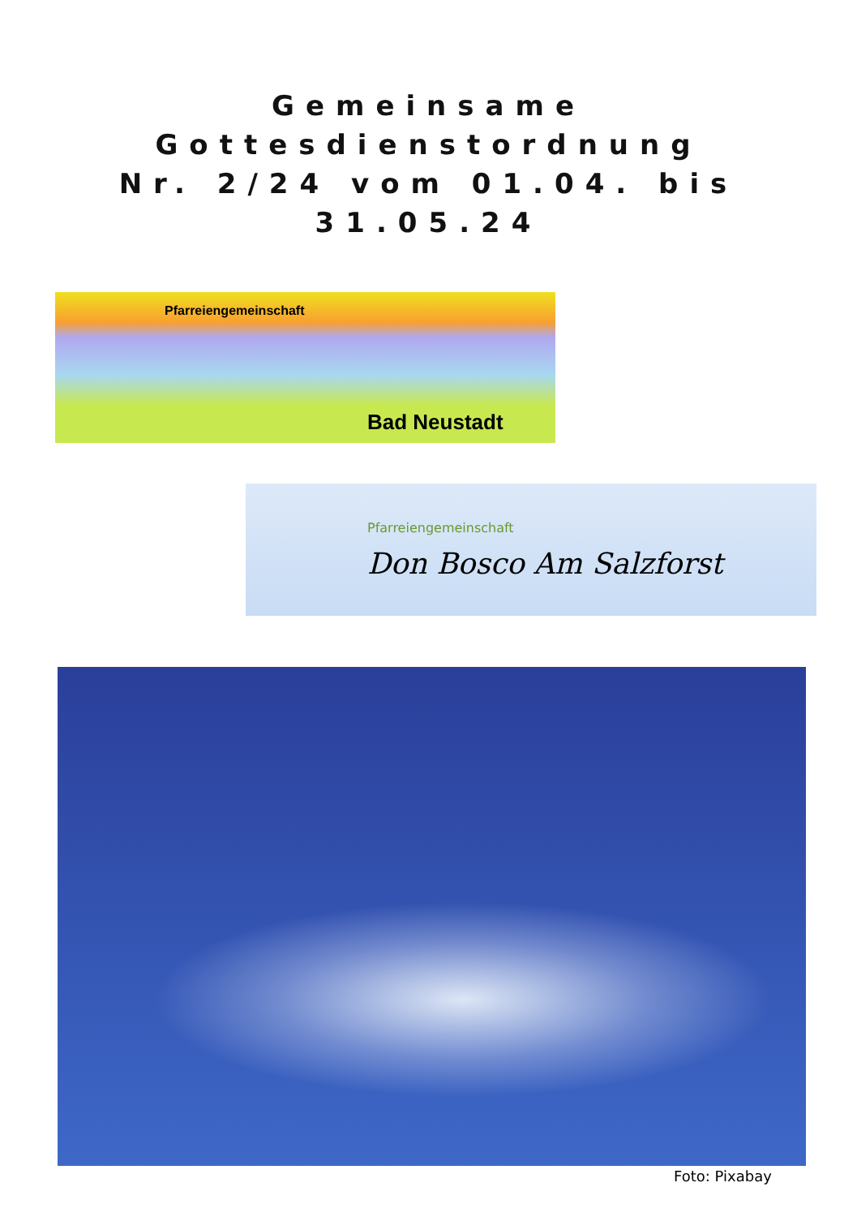Gemeinsame Gottesdienstordnung
Nr. 2/24 vom 01.04. bis 31.05.24
Pfarreiengemeinschaft
Bad Neustadt
Pfarreiengemeinschaft
Don Bosco Am Salzforst
Foto: Pixabay